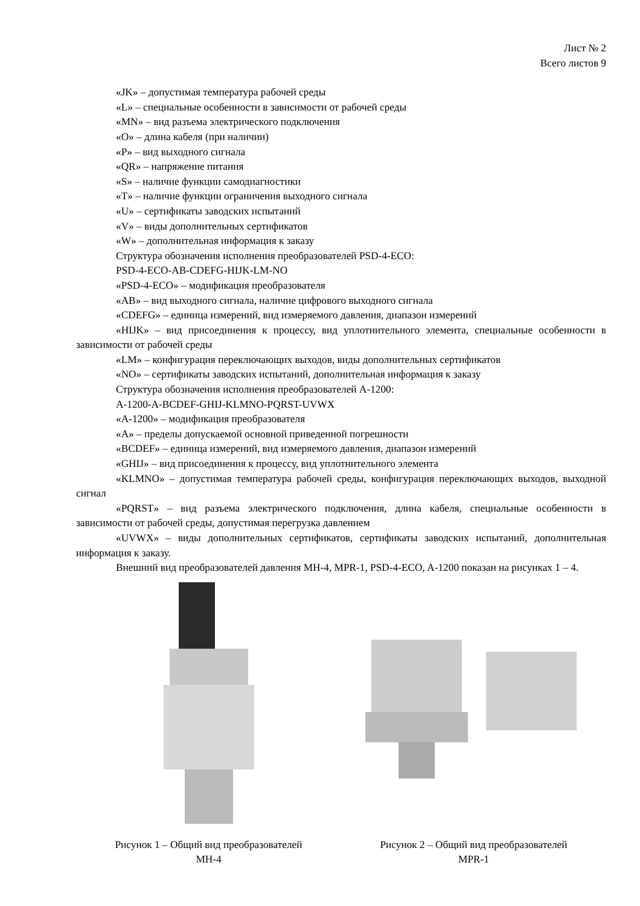Лист № 2
Всего листов 9
«JK» – допустимая температура рабочей среды
«L» – специальные особенности в зависимости от рабочей среды
«MN» – вид разъема электрического подключения
«O» – длина кабеля (при наличии)
«P» – вид выходного сигнала
«QR» – напряжение питания
«S» – наличие функции самодиагностики
«T» – наличие функции ограничения выходного сигнала
«U» – сертификаты заводских испытаний
«V» – виды дополнительных сертификатов
«W» – дополнительная информация к заказу
Структура обозначения исполнения преобразователей PSD-4-ECO:
PSD-4-ECO-AB-CDEFG-HIJK-LM-NO
«PSD-4-ECO» – модификация преобразователя
«AB» – вид выходного сигнала, наличие цифрового выходного сигнала
«CDEFG» – единица измерений, вид измеряемого давления, диапазон измерений
«HIJK» – вид присоединения к процессу, вид уплотнительного элемента, специальные особенности в зависимости от рабочей среды
«LM» – конфигурация переключающих выходов, виды дополнительных сертификатов
«NO» – сертификаты заводских испытаний, дополнительная информация к заказу
Структура обозначения исполнения преобразователей A-1200:
A-1200-A-BCDEF-GHIJ-KLMNO-PQRST-UVWX
«A-1200» – модификация преобразователя
«A» – пределы допускаемой основной приведенной погрешности
«BCDEF» – единица измерений, вид измеряемого давления, диапазон измерений
«GHIJ» – вид присоединения к процессу, вид уплотнительного элемента
«KLMNO» – допустимая температура рабочей среды, конфигурация переключающих выходов, выходной сигнал
«PQRST» – вид разъема электрического подключения, длина кабеля, специальные особенности в зависимости от рабочей среды, допустимая перегрузка давлением
«UVWX» – виды дополнительных сертификатов, сертификаты заводских испытаний, дополнительная информация к заказу.
Внешний вид преобразователей давления MH-4, MPR-1, PSD-4-ECO, A-1200 показан на рисунках 1 – 4.
Рисунок 1 – Общий вид преобразователей
MH-4
Рисунок 2 – Общий вид преобразователей
MPR-1